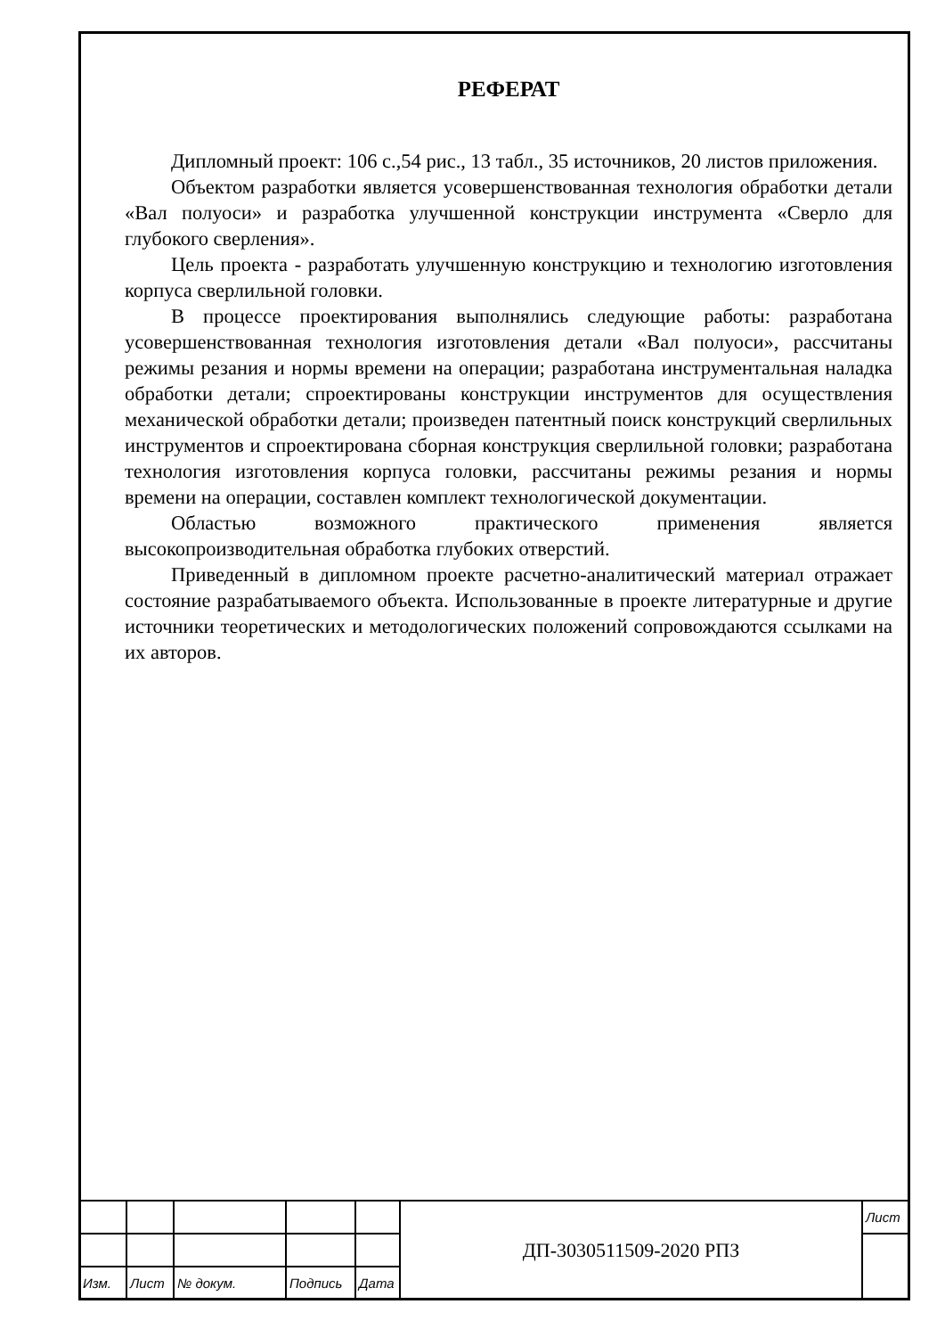РЕФЕРАТ
Дипломный проект: 106 с.,54 рис., 13 табл., 35 источников, 20 листов приложения.
Объектом разработки является усовершенствованная технология обработки детали «Вал полуоси» и разработка улучшенной конструкции инструмента «Сверло для глубокого сверления».
Цель проекта - разработать улучшенную конструкцию и технологию изготовления корпуса сверлильной головки.
В процессе проектирования выполнялись следующие работы: разработана усовершенствованная технология изготовления детали «Вал полуоси», рассчитаны режимы резания и нормы времени на операции; разработана инструментальная наладка обработки детали; спроектированы конструкции инструментов для осуществления механической обработки детали; произведен патентный поиск конструкций сверлильных инструментов и спроектирована сборная конструкция сверлильной головки; разработана технология изготовления корпуса головки, рассчитаны режимы резания и нормы времени на операции, составлен комплект технологической документации.
Областью возможного практического применения является высокопроизводительная обработка глубоких отверстий.
Приведенный в дипломном проекте расчетно-аналитический материал отражает состояние разрабатываемого объекта. Использованные в проекте литературные и другие источники теоретических и методологических положений сопровождаются ссылками на их авторов.
| | | | | | ДП-3030511509-2020 РПЗ | Лист |
| Изм. | Лист | № докум. | Подпись | Дата | | |